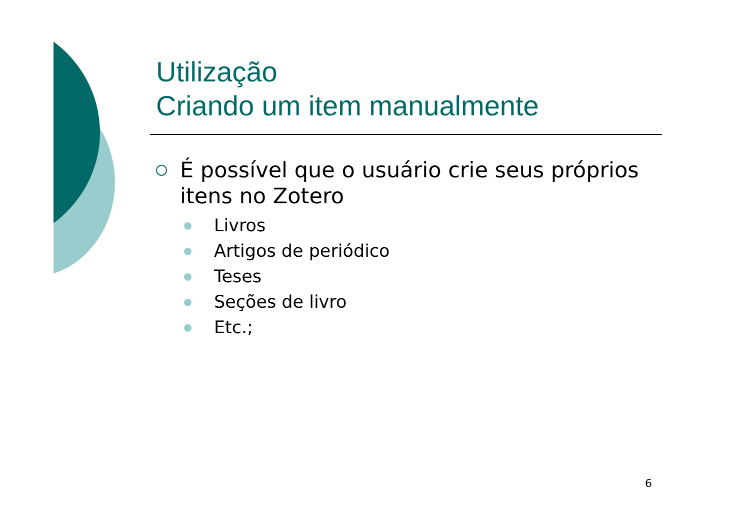Utilização
Criando um item manualmente
É possível que o usuário crie seus próprios itens no Zotero
Livros
Artigos de periódico
Teses
Seções de livro
Etc.;
6